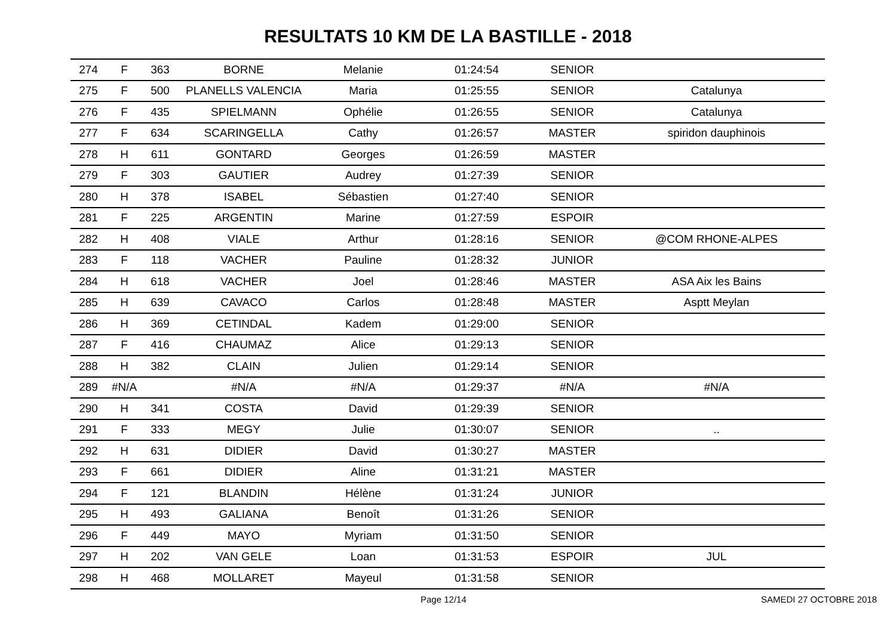RESULTATS 10 KM DE LA BASTILLE - 2018
| 274 | F | 363 | BORNE | Melanie | 01:24:54 | SENIOR | |
| 275 | F | 500 | PLANELLS VALENCIA | Maria | 01:25:55 | SENIOR | Catalunya |
| 276 | F | 435 | SPIELMANN | Ophélie | 01:26:55 | SENIOR | Catalunya |
| 277 | F | 634 | SCARINGELLA | Cathy | 01:26:57 | MASTER | spiridon dauphinois |
| 278 | H | 611 | GONTARD | Georges | 01:26:59 | MASTER | |
| 279 | F | 303 | GAUTIER | Audrey | 01:27:39 | SENIOR | |
| 280 | H | 378 | ISABEL | Sébastien | 01:27:40 | SENIOR | |
| 281 | F | 225 | ARGENTIN | Marine | 01:27:59 | ESPOIR | |
| 282 | H | 408 | VIALE | Arthur | 01:28:16 | SENIOR | @COM RHONE-ALPES |
| 283 | F | 118 | VACHER | Pauline | 01:28:32 | JUNIOR | |
| 284 | H | 618 | VACHER | Joel | 01:28:46 | MASTER | ASA Aix les Bains |
| 285 | H | 639 | CAVACO | Carlos | 01:28:48 | MASTER | Asptt Meylan |
| 286 | H | 369 | CETINDAL | Kadem | 01:29:00 | SENIOR | |
| 287 | F | 416 | CHAUMAZ | Alice | 01:29:13 | SENIOR | |
| 288 | H | 382 | CLAIN | Julien | 01:29:14 | SENIOR | |
| 289 | #N/A | | #N/A | #N/A | 01:29:37 | #N/A | #N/A |
| 290 | H | 341 | COSTA | David | 01:29:39 | SENIOR | |
| 291 | F | 333 | MEGY | Julie | 01:30:07 | SENIOR | .. |
| 292 | H | 631 | DIDIER | David | 01:30:27 | MASTER | |
| 293 | F | 661 | DIDIER | Aline | 01:31:21 | MASTER | |
| 294 | F | 121 | BLANDIN | Hélène | 01:31:24 | JUNIOR | |
| 295 | H | 493 | GALIANA | Benoît | 01:31:26 | SENIOR | |
| 296 | F | 449 | MAYO | Myriam | 01:31:50 | SENIOR | |
| 297 | H | 202 | VAN GELE | Loan | 01:31:53 | ESPOIR | JUL |
| 298 | H | 468 | MOLLARET | Mayeul | 01:31:58 | SENIOR | |
Page 12/14 SAMEDI 27 OCTOBRE 2018